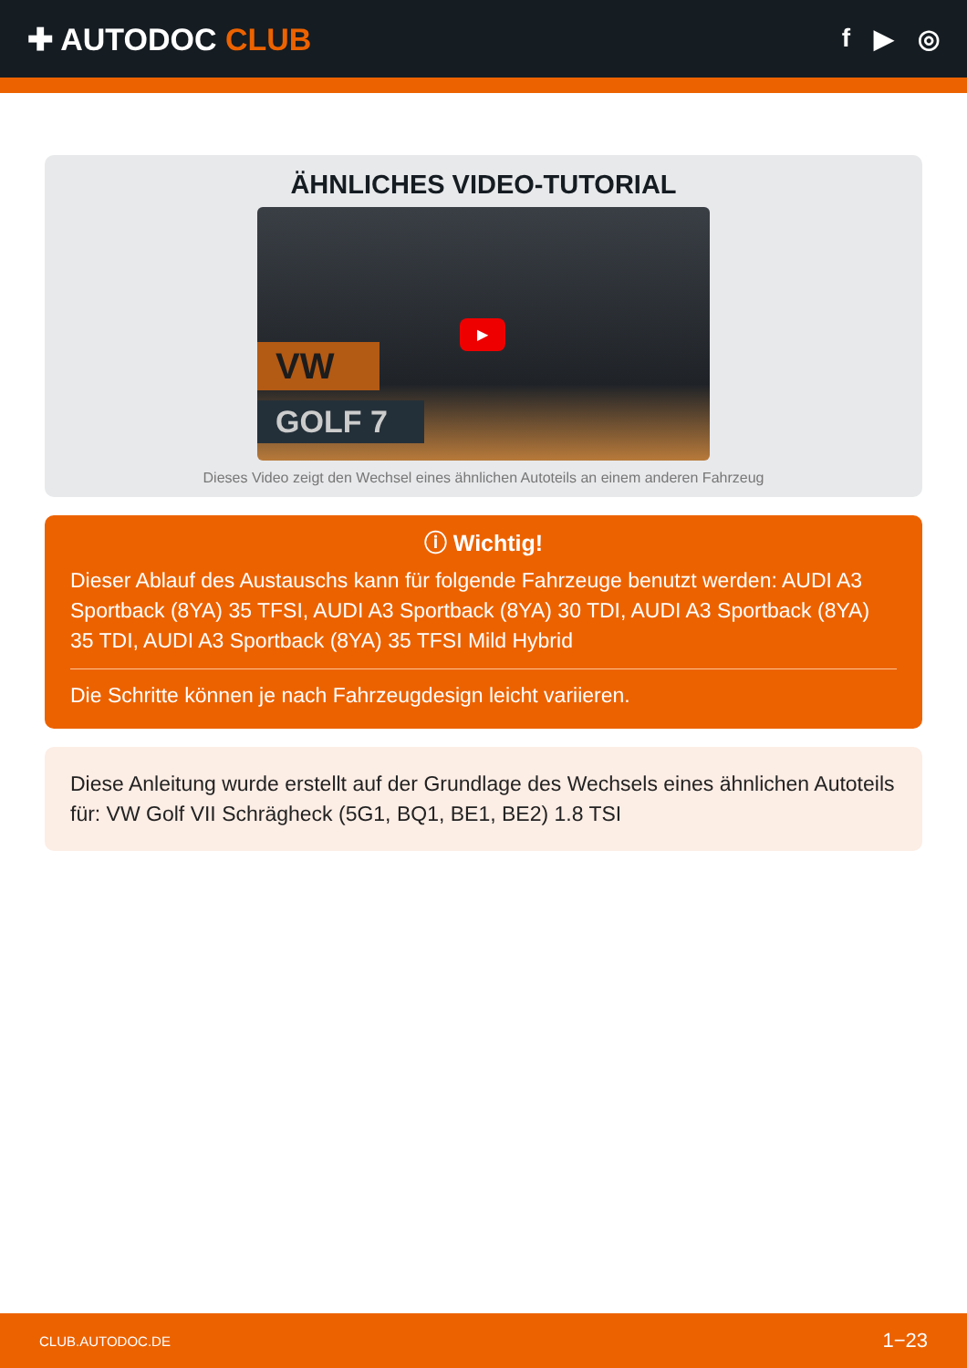✚ AUTODOC CLUB
f ▶ ◎
ÄHNLICHES VIDEO-TUTORIAL
VW
GOLF 7
▶
Dieses Video zeigt den Wechsel eines ähnlichen Autoteils an einem anderen Fahrzeug
ⓘ Wichtig!
Dieser Ablauf des Austauschs kann für folgende Fahrzeuge benutzt werden: AUDI A3 Sportback (8YA) 35 TFSI, AUDI A3 Sportback (8YA) 30 TDI, AUDI A3 Sportback (8YA) 35 TDI, AUDI A3 Sportback (8YA) 35 TFSI Mild Hybrid
Die Schritte können je nach Fahrzeugdesign leicht variieren.
Diese Anleitung wurde erstellt auf der Grundlage des Wechsels eines ähnlichen Autoteils für: VW Golf VII Schrägheck (5G1, BQ1, BE1, BE2) 1.8 TSI
CLUB.AUTODOC.DE 1−23